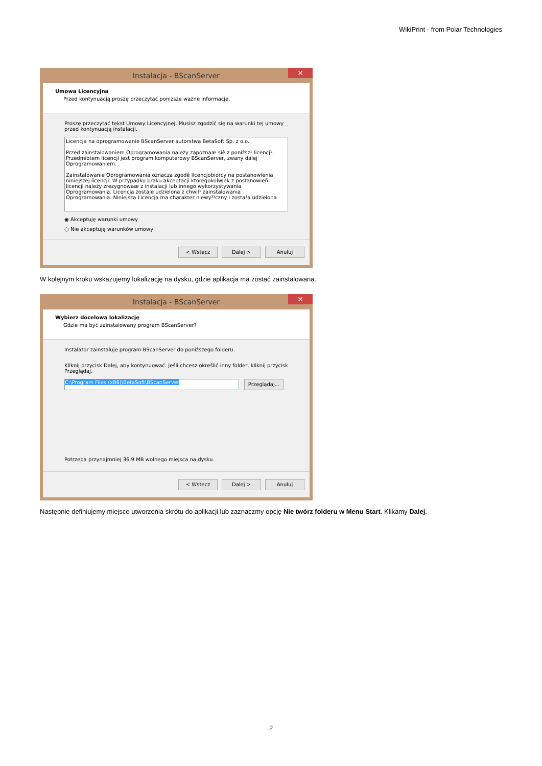WikiPrint - from Polar Technologies
Instalacja - BScanServer ✕
Umowa Licencyjna
Przed kontynuacją proszę przeczytać poniższe ważne informacje.
Proszę przeczytać tekst Umowy Licencyjnej. Musisz zgodzić się na warunki tej umowy przed kontynuacją instalacji.
Licencja na oprogramowanie BScanServer autorstwa BetaSoft Sp. z o.o.
Przed zainstalowaniem Oprogramowania należy zapoznaæ siê z poniższ¹ licencj¹. Przedmiotem licencji jest program komputerowy BScanServer, zwany dalej Oprogramowaniem.
Zainstalowanie Oprogramowania oznacza zgodê licencjobiorcy na postanowienia niniejszej licencji. W przypadku braku akceptacji któregokolwiek z postanowieñ licencji należy zrezygnowaæ z instalacji lub innego wykorzystywania Oprogramowania. Licencja zostaje udzielona z chwil¹ zainstalowania Oprogramowania. Niniejsza Licencja ma charakter niewy³¹czny i zosta³a udzielona
◉ Akceptuję warunki umowy
○ Nie akceptuję warunków umowy
< Wstecz Dalej > Anuluj
W kolejnym kroku wskazujemy lokalizację na dysku, gdzie aplikacja ma zostać zainstalowana.
Instalacja - BScanServer ✕
Wybierz docelową lokalizację
Gdzie ma być zainstalowany program BScanServer?
Instalator zainstaluje program BScanServer do poniższego folderu.
Kliknij przycisk Dalej, aby kontynuować. Jeśli chcesz określić inny folder, kliknij przycisk Przeglądaj.
C:\Program Files (x86)\BetaSoft\BScanServer Przeglądaj...
Potrzeba przynajmniej 36.9 MB wolnego miejsca na dysku.
< Wstecz Dalej > Anuluj
Następnie definiujemy miejsce utworzenia skrótu do aplikacji lub zaznaczmy opcję Nie twórz folderu w Menu Start. Klikamy Dalej.
2